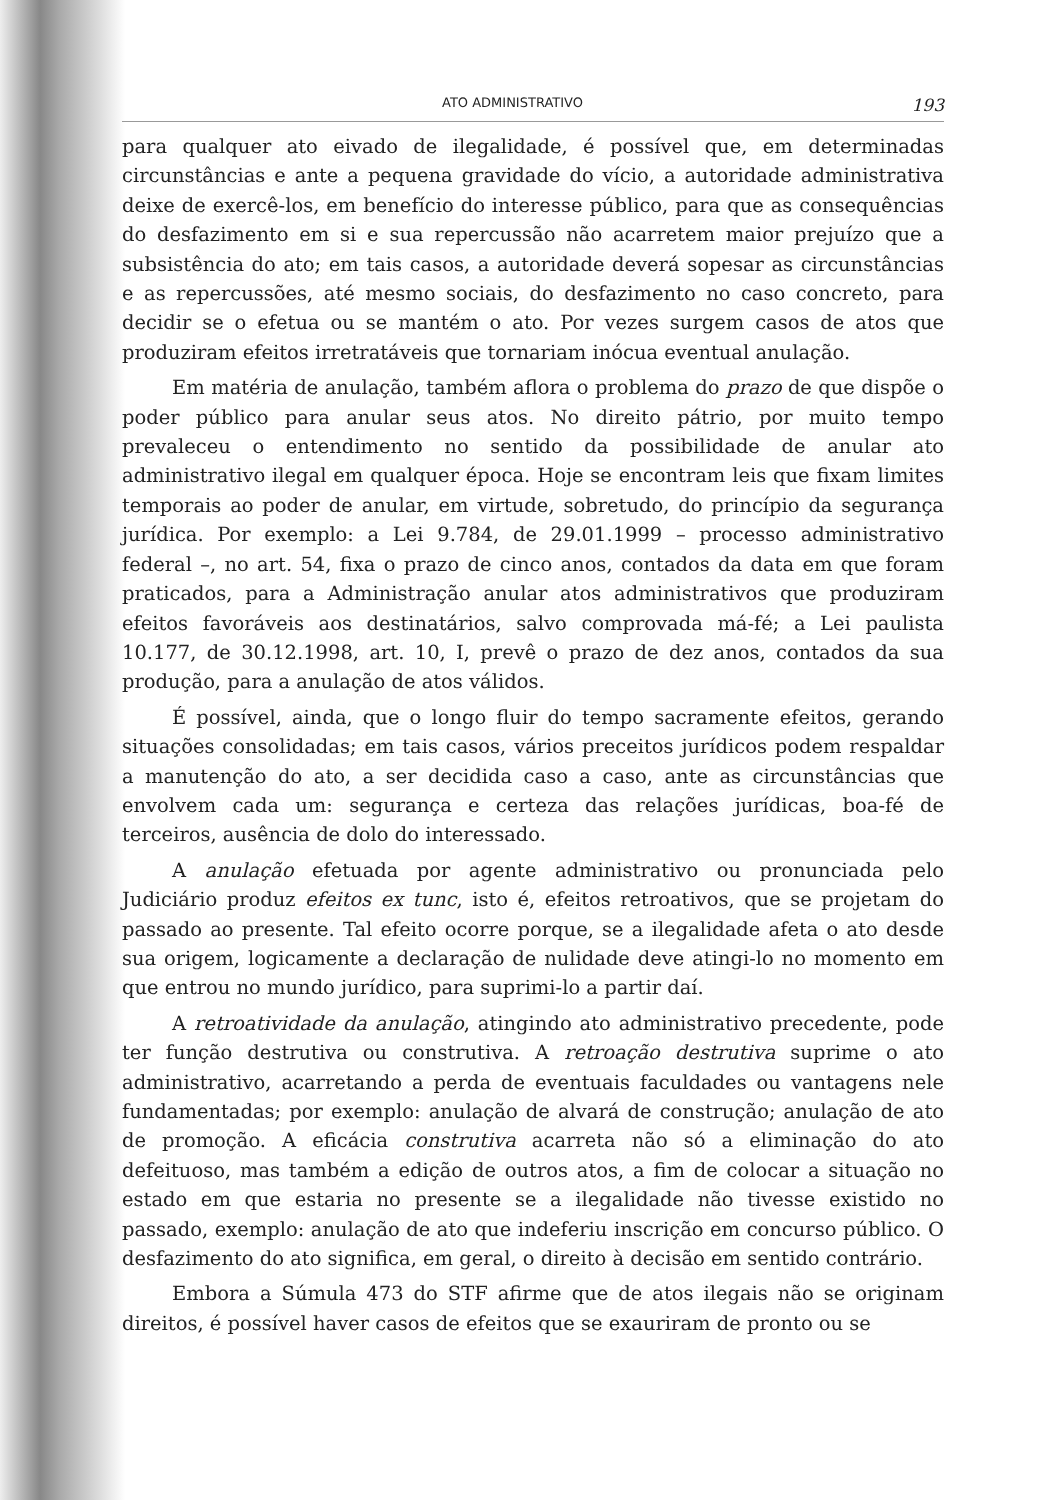ATO ADMINISTRATIVO 193
para qualquer ato eivado de ilegalidade, é possível que, em determinadas circunstâncias e ante a pequena gravidade do vício, a autoridade administrativa deixe de exercê-los, em benefício do interesse público, para que as consequências do desfazimento em si e sua repercussão não acarretem maior prejuízo que a subsistência do ato; em tais casos, a autoridade deverá sopesar as circunstâncias e as repercussões, até mesmo sociais, do desfazimento no caso concreto, para decidir se o efetua ou se mantém o ato. Por vezes surgem casos de atos que produziram efeitos irretratáveis que tornariam inócua eventual anulação.
Em matéria de anulação, também aflora o problema do prazo de que dispõe o poder público para anular seus atos. No direito pátrio, por muito tempo prevaleceu o entendimento no sentido da possibilidade de anular ato administrativo ilegal em qualquer época. Hoje se encontram leis que fixam limites temporais ao poder de anular, em virtude, sobretudo, do princípio da segurança jurídica. Por exemplo: a Lei 9.784, de 29.01.1999 – processo administrativo federal –, no art. 54, fixa o prazo de cinco anos, contados da data em que foram praticados, para a Administração anular atos administrativos que produziram efeitos favoráveis aos destinatários, salvo comprovada má-fé; a Lei paulista 10.177, de 30.12.1998, art. 10, I, prevê o prazo de dez anos, contados da sua produção, para a anulação de atos válidos.
É possível, ainda, que o longo fluir do tempo sacramente efeitos, gerando situações consolidadas; em tais casos, vários preceitos jurídicos podem respaldar a manutenção do ato, a ser decidida caso a caso, ante as circunstâncias que envolvem cada um: segurança e certeza das relações jurídicas, boa-fé de terceiros, ausência de dolo do interessado.
A anulação efetuada por agente administrativo ou pronunciada pelo Judiciário produz efeitos ex tunc, isto é, efeitos retroativos, que se projetam do passado ao presente. Tal efeito ocorre porque, se a ilegalidade afeta o ato desde sua origem, logicamente a declaração de nulidade deve atingi-lo no momento em que entrou no mundo jurídico, para suprimi-lo a partir daí.
A retroatividade da anulação, atingindo ato administrativo precedente, pode ter função destrutiva ou construtiva. A retroação destrutiva suprime o ato administrativo, acarretando a perda de eventuais faculdades ou vantagens nele fundamentadas; por exemplo: anulação de alvará de construção; anulação de ato de promoção. A eficácia construtiva acarreta não só a eliminação do ato defeituoso, mas também a edição de outros atos, a fim de colocar a situação no estado em que estaria no presente se a ilegalidade não tivesse existido no passado, exemplo: anulação de ato que indeferiu inscrição em concurso público. O desfazimento do ato significa, em geral, o direito à decisão em sentido contrário.
Embora a Súmula 473 do STF afirme que de atos ilegais não se originam direitos, é possível haver casos de efeitos que se exauriram de pronto ou se